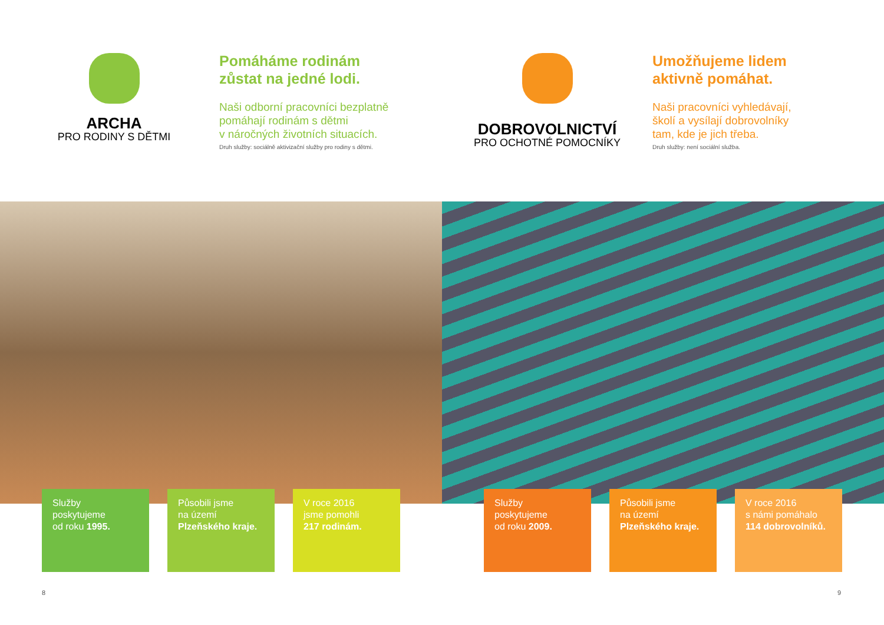ARCHA
PRO RODINY S DĚTMI
Pomáháme rodinám
zůstat na jedné lodi.
Naši odborní pracovníci bezplatně
pomáhají rodinám s dětmi
v náročných životních situacích.
Druh služby: sociálně aktivizační služby pro rodiny s dětmi.
DOBROVOLNICTVÍ
PRO OCHOTNÉ POMOCNÍKY
Umožňujeme lidem
aktivně pomáhat.
Naši pracovníci vyhledávají,
školí a vysílají dobrovolníky
tam, kde je jich třeba.
Druh služby: není sociální služba.
Služby
poskytujeme
od roku 1995.
Působili jsme
na území
Plzeňského kraje.
V roce 2016
jsme pomohli
217 rodinám.
Služby
poskytujeme
od roku 2009.
Působili jsme
na území
Plzeňského kraje.
V roce 2016
s námi pomáhalo
114 dobrovolníků.
8 9